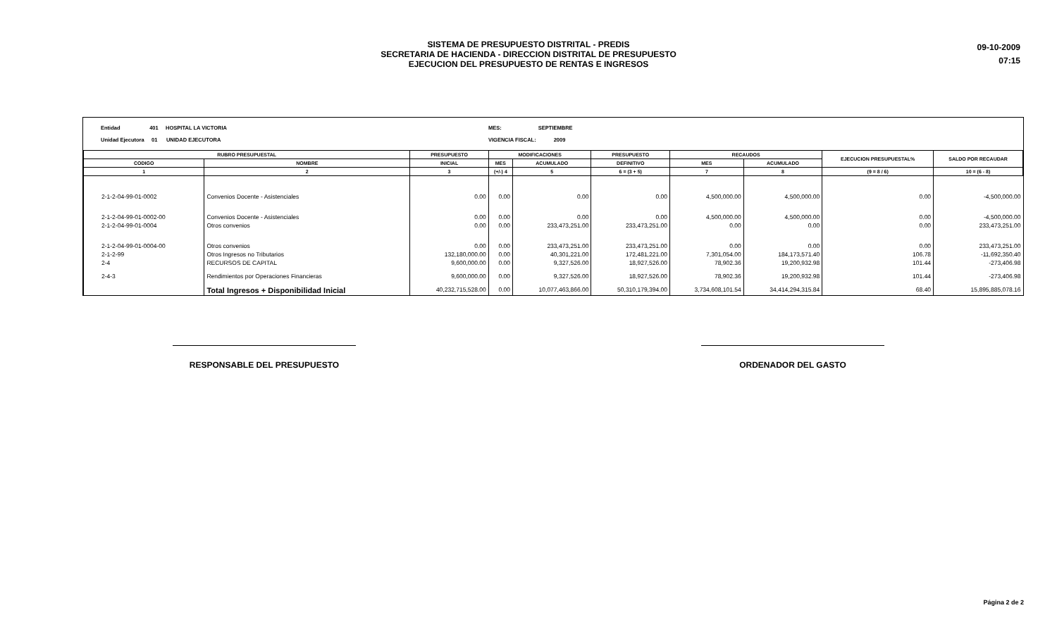SISTEMA DE PRESUPUESTO DISTRITAL - PREDIS
SECRETARIA DE HACIENDA - DIRECCION DISTRITAL DE PRESUPUESTO
EJECUCION DEL PRESUPUESTO DE RENTAS E INGRESOS
09-10-2009
07:15
Entidad 401 HOSPITAL LA VICTORIA
Unidad Ejecutora 01 UNIDAD EJECUTORA
MES: SEPTIEMBRE
VIGENCIA FISCAL: 2009
| RUBRO PRESUPUESTAL | | PRESUPUESTO | MODIFICACIONES | | PRESUPUESTO | RECAUDOS | | EJECUCION PRESUPUESTAL% | SALDO POR RECAUDAR |
| --- | --- | --- | --- | --- | --- | --- | --- | --- | --- |
| CODIGO | NOMBRE | INICIAL | MES | ACUMULADO | DEFINITIVO | MES | ACUMULADO | | |
| 1 | 2 | 3 | (+/-) 4 | 5 | 6 = (3 + 5) | 7 | 8 | (9 = 8 / 6) | 10 = (6 - 8) |
| 2-1-2-04-99-01-0002 | Convenios Docente - Asistenciales | 0.00 | 0.00 | 0.00 | 0.00 | 4,500,000.00 | 4,500,000.00 | 0.00 | -4,500,000.00 |
| 2-1-2-04-99-01-0002-00 | Convenios Docente - Asistenciales | 0.00 | 0.00 | 0.00 | 0.00 | 4,500,000.00 | 4,500,000.00 | 0.00 | -4,500,000.00 |
| 2-1-2-04-99-01-0004 | Otros convenios | 0.00 | 0.00 | 233,473,251.00 | 233,473,251.00 | 0.00 | 0.00 | 0.00 | 233,473,251.00 |
| 2-1-2-04-99-01-0004-00 | Otros convenios | 0.00 | 0.00 | 233,473,251.00 | 233,473,251.00 | 0.00 | 0.00 | 0.00 | 233,473,251.00 |
| 2-1-2-99 | Otros Ingresos no Tributarios | 132,180,000.00 | 0.00 | 40,301,221.00 | 172,481,221.00 | 7,301,054.00 | 184,173,571.40 | 106.78 | -11,692,350.40 |
| 2-4 | RECURSOS DE CAPITAL | 9,600,000.00 | 0.00 | 9,327,526.00 | 18,927,526.00 | 78,902.36 | 19,200,932.98 | 101.44 | -273,406.98 |
| 2-4-3 | Rendimientos por Operaciones Financieras | 9,600,000.00 | 0.00 | 9,327,526.00 | 18,927,526.00 | 78,902.36 | 19,200,932.98 | 101.44 | -273,406.98 |
| | Total Ingresos + Disponibilidad Inicial | 40,232,715,528.00 | 0.00 | 10,077,463,866.00 | 50,310,179,394.00 | 3,734,608,101.54 | 34,414,294,315.84 | 68.40 | 15,895,885,078.16 |
RESPONSABLE DEL PRESUPUESTO ORDENADOR DEL GASTO
Página 2 de 2